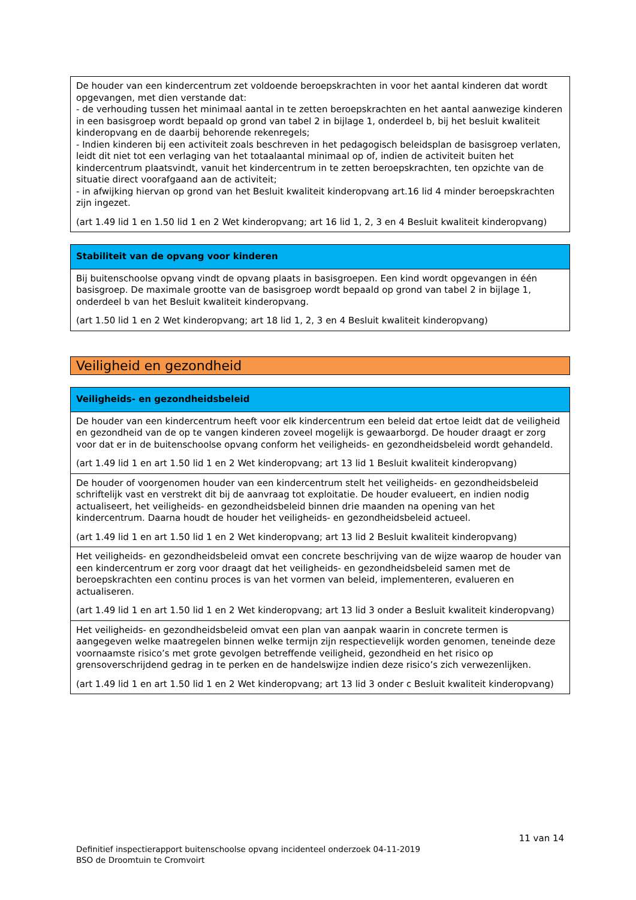| De houder van een kindercentrum zet voldoende beroepskrachten in voor het aantal kinderen dat wordt opgevangen, met dien verstande dat: - de verhouding tussen het minimaal aantal in te zetten beroepskrachten en het aantal aanwezige kinderen in een basisgroep wordt bepaald op grond van tabel 2 in bijlage 1, onderdeel b, bij het besluit kwaliteit kinderopvang en de daarbij behorende rekenregels; - Indien kinderen bij een activiteit zoals beschreven in het pedagogisch beleidsplan de basisgroep verlaten, leidt dit niet tot een verlaging van het totaalaantal minimaal op of, indien de activiteit buiten het kindercentrum plaatsvindt, vanuit het kindercentrum in te zetten beroepskrachten, ten opzichte van de situatie direct voorafgaand aan de activiteit; - in afwijking hiervan op grond van het Besluit kwaliteit kinderopvang art.16 lid 4 minder beroepskrachten zijn ingezet. (art 1.49 lid 1 en 1.50 lid 1 en 2 Wet kinderopvang; art 16 lid 1, 2, 3 en 4 Besluit kwaliteit kinderopvang) |
| Stabiliteit van de opvang voor kinderen |
| --- |
| Bij buitenschoolse opvang vindt de opvang plaats in basisgroepen. Een kind wordt opgevangen in één basisgroep. De maximale grootte van de basisgroep wordt bepaald op grond van tabel 2 in bijlage 1, onderdeel b van het Besluit kwaliteit kinderopvang. (art 1.50 lid 1 en 2 Wet kinderopvang; art 18 lid 1, 2, 3 en 4 Besluit kwaliteit kinderopvang) |
Veiligheid en gezondheid
| Veiligheids- en gezondheidsbeleid |
| --- |
| De houder van een kindercentrum heeft voor elk kindercentrum een beleid dat ertoe leidt dat de veiligheid en gezondheid van de op te vangen kinderen zoveel mogelijk is gewaarborgd. De houder draagt er zorg voor dat er in de buitenschoolse opvang conform het veiligheids- en gezondheidsbeleid wordt gehandeld. (art 1.49 lid 1 en art 1.50 lid 1 en 2 Wet kinderopvang; art 13 lid 1 Besluit kwaliteit kinderopvang) |
| De houder of voorgenomen houder van een kindercentrum stelt het veiligheids- en gezondheidsbeleid schriftelijk vast en verstrekt dit bij de aanvraag tot exploitatie. De houder evalueert, en indien nodig actualiseert, het veiligheids- en gezondheidsbeleid binnen drie maanden na opening van het kindercentrum. Daarna houdt de houder het veiligheids- en gezondheidsbeleid actueel. (art 1.49 lid 1 en art 1.50 lid 1 en 2 Wet kinderopvang; art 13 lid 2 Besluit kwaliteit kinderopvang) |
| Het veiligheids- en gezondheidsbeleid omvat een concrete beschrijving van de wijze waarop de houder van een kindercentrum er zorg voor draagt dat het veiligheids- en gezondheidsbeleid samen met de beroepskrachten een continu proces is van het vormen van beleid, implementeren, evalueren en actualiseren. (art 1.49 lid 1 en art 1.50 lid 1 en 2 Wet kinderopvang; art 13 lid 3 onder a Besluit kwaliteit kinderopvang) |
| Het veiligheids- en gezondheidsbeleid omvat een plan van aanpak waarin in concrete termen is aangegeven welke maatregelen binnen welke termijn zijn respectievelijk worden genomen, teneinde deze voornaamste risico’s met grote gevolgen betreffende veiligheid, gezondheid en het risico op grensoverschrijdend gedrag in te perken en de handelswijze indien deze risico’s zich verwezenlijken. (art 1.49 lid 1 en art 1.50 lid 1 en 2 Wet kinderopvang; art 13 lid 3 onder c Besluit kwaliteit kinderopvang) |
11 van 14
Definitief inspectierapport buitenschoolse opvang incidenteel onderzoek 04-11-2019
BSO de Droomtuin te Cromvoirt